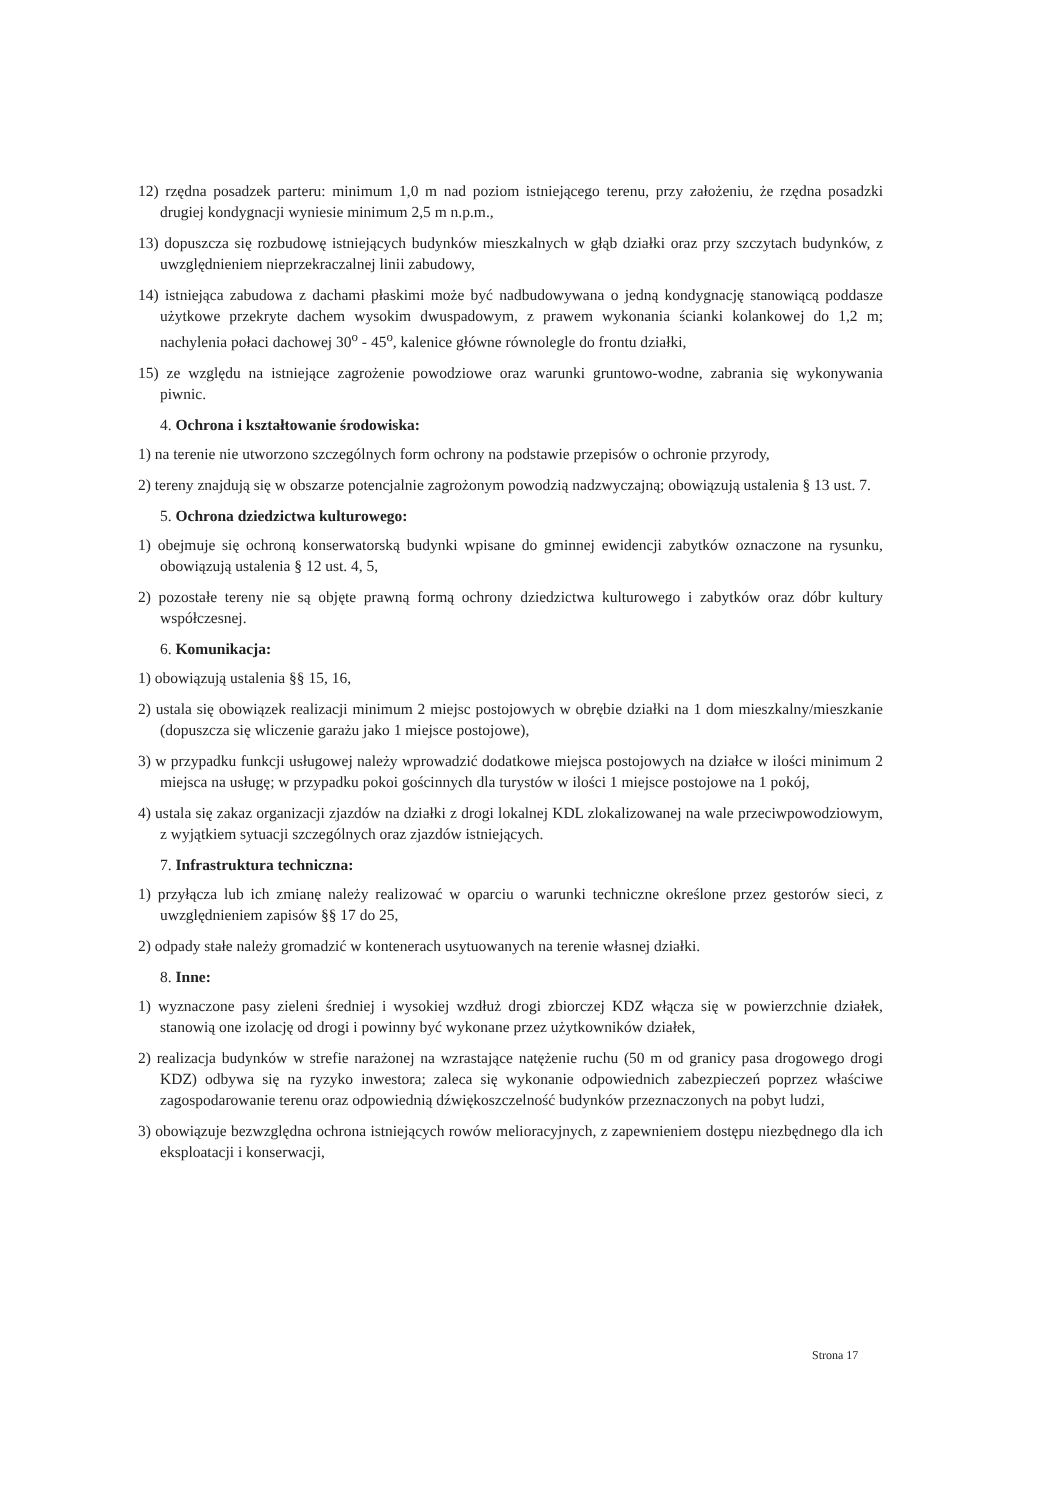12) rzędna posadzek parteru: minimum 1,0 m nad poziom istniejącego terenu, przy założeniu, że rzędna posadzki drugiej kondygnacji wyniesie minimum 2,5 m n.p.m.,
13) dopuszcza się rozbudowę istniejących budynków mieszkalnych w głąb działki oraz przy szczytach budynków, z uwzględnieniem nieprzekraczalnej linii zabudowy,
14) istniejąca zabudowa z dachami płaskimi może być nadbudowywana o jedną kondygnację stanowiącą poddasze użytkowe przekryte dachem wysokim dwuspadowym, z prawem wykonania ścianki kolankowej do 1,2 m; nachylenia połaci dachowej 30<sup>o</sup> - 45<sup>o</sup>, kalenice główne równolegle do frontu działki,
15) ze względu na istniejące zagrożenie powodziowe oraz warunki gruntowo-wodne, zabrania się wykonywania piwnic.
4. Ochrona i kształtowanie środowiska:
1) na terenie nie utworzono szczególnych form ochrony na podstawie przepisów o ochronie przyrody,
2) tereny znajdują się w obszarze potencjalnie zagrożonym powodzią nadzwyczajną; obowiązują ustalenia § 13 ust. 7.
5. Ochrona dziedzictwa kulturowego:
1) obejmuje się ochroną konserwatorską budynki wpisane do gminnej ewidencji zabytków oznaczone na rysunku, obowiązują ustalenia § 12 ust. 4, 5,
2) pozostałe tereny nie są objęte prawną formą ochrony dziedzictwa kulturowego i zabytków oraz dóbr kultury współczesnej.
6. Komunikacja:
1) obowiązują ustalenia §§ 15, 16,
2) ustala się obowiązek realizacji minimum 2 miejsc postojowych w obrębie działki na 1 dom mieszkalny/mieszkanie (dopuszcza się wliczenie garażu jako 1 miejsce postojowe),
3) w przypadku funkcji usługowej należy wprowadzić dodatkowe miejsca postojowych na działce w ilości minimum 2 miejsca na usługę; w przypadku pokoi gościnnych dla turystów w ilości 1 miejsce postojowe na 1 pokój,
4) ustala się zakaz organizacji zjazdów na działki z drogi lokalnej KDL zlokalizowanej na wale przeciwpowodziowym, z wyjątkiem sytuacji szczególnych oraz zjazdów istniejących.
7. Infrastruktura techniczna:
1) przyłącza lub ich zmianę należy realizować w oparciu o warunki techniczne określone przez gestorów sieci, z uwzględnieniem zapisów §§ 17 do 25,
2) odpady stałe należy gromadzić w kontenerach usytuowanych na terenie własnej działki.
8. Inne:
1) wyznaczone pasy zieleni średniej i wysokiej wzdłuż drogi zbiorczej KDZ włącza się w powierzchnie działek, stanowią one izolację od drogi i powinny być wykonane przez użytkowników działek,
2) realizacja budynków w strefie narażonej na wzrastające natężenie ruchu (50 m od granicy pasa drogowego drogi KDZ) odbywa się na ryzyko inwestora; zaleca się wykonanie odpowiednich zabezpieczeń poprzez właściwe zagospodarowanie terenu oraz odpowiednią dźwiękoszczelność budynków przeznaczonych na pobyt ludzi,
3) obowiązuje bezwzględna ochrona istniejących rowów melioracyjnych, z zapewnieniem dostępu niezbędnego dla ich eksploatacji i konserwacji,
Strona 17